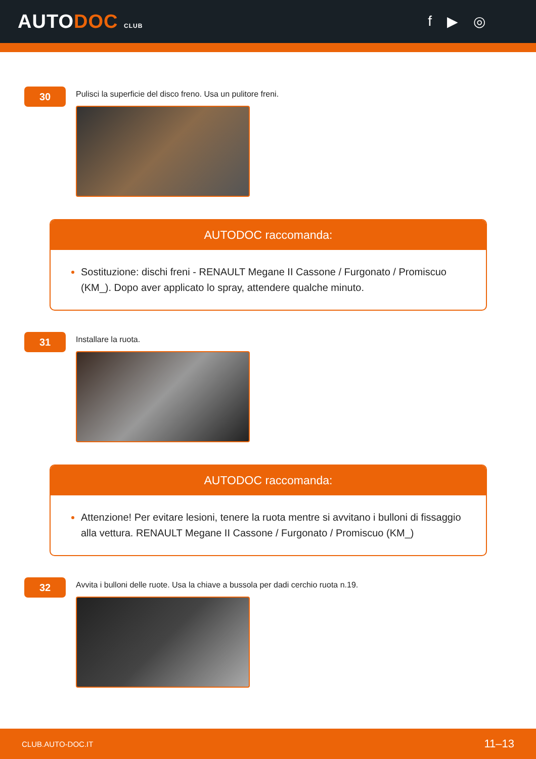AUTODOC CLUB
f ▶ ◎
30
Pulisci la superficie del disco freno. Usa un pulitore freni.
AUTODOC raccomanda:
Sostituzione: dischi freni - RENAULT Megane II Cassone / Furgonato / Promiscuo (KM_). Dopo aver applicato lo spray, attendere qualche minuto.
31
Installare la ruota.
AUTODOC raccomanda:
Attenzione! Per evitare lesioni, tenere la ruota mentre si avvitano i bulloni di fissaggio alla vettura. RENAULT Megane II Cassone / Furgonato / Promiscuo (KM_)
32
Avvita i bulloni delle ruote. Usa la chiave a bussola per dadi cerchio ruota n.19.
CLUB.AUTO-DOC.IT 11–13